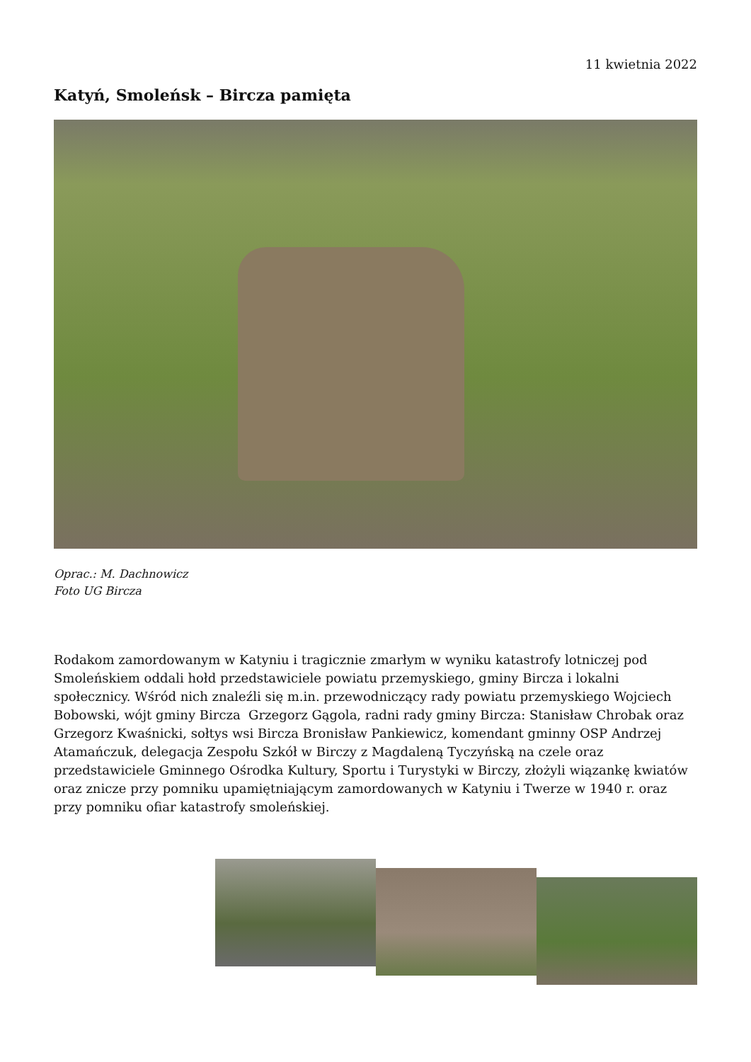11 kwietnia 2022
Katyń, Smoleńsk – Bircza pamięta
Oprac.: M. Dachnowicz
Foto UG Bircza
Rodakom zamordowanym w Katyniu i tragicznie zmarłym w wyniku katastrofy lotniczej pod Smoleńskiem oddali hołd przedstawiciele powiatu przemyskiego, gminy Bircza i lokalni społecznicy. Wśród nich znaleźli się m.in. przewodniczący rady powiatu przemyskiego Wojciech Bobowski, wójt gminy Bircza Grzegorz Gągola, radni rady gminy Bircza: Stanisław Chrobak oraz Grzegorz Kwaśnicki, sołtys wsi Bircza Bronisław Pankiewicz, komendant gminny OSP Andrzej Atamańczuk, delegacja Zespołu Szkół w Birczy z Magdaleną Tyczyńską na czele oraz przedstawiciele Gminnego Ośrodka Kultury, Sportu i Turystyki w Birczy, złożyli wiązankę kwiatów oraz znicze przy pomniku upamiętniającym zamordowanych w Katyniu i Twerze w 1940 r. oraz przy pomniku ofiar katastrofy smoleńskiej.